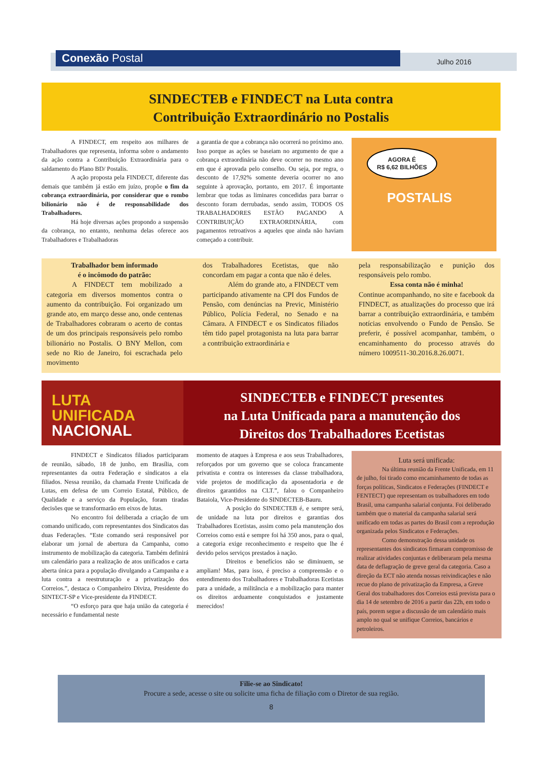Conexão Postal Julho 2016
SINDECTEB e FINDECT na Luta contra
Contribuição Extraordinário no Postalis
A FINDECT, em respeito aos milhares de Trabalhadores que representa, informa sobre o andamento da ação contra a Contribuição Extraordinária para o saldamento do Plano BD/ Postalis.
A ação proposta pela FINDECT, diferente das demais que também já estão em juízo, propõe o fim da cobrança extraordinária, por considerar que o rombo bilionário não é de responsabilidade dos Trabalhadores.
Há hoje diversas ações propondo a suspensão da cobrança, no entanto, nenhuma delas oferece aos Trabalhadores e Trabalhadoras
a garantia de que a cobrança não ocorrerá no próximo ano. Isso porque as ações se baseiam no argumento de que a cobrança extraordinária não deve ocorrer no mesmo ano em que é aprovada pelo conselho. Ou seja, por regra, o desconto de 17,92% somente deveria ocorrer no ano seguinte à aprovação, portanto, em 2017. É importante lembrar que todas as liminares concedidas para barrar o desconto foram derrubadas, sendo assim, TODOS OS TRABALHADORES ESTÃO PAGANDO A CONTRIBUIÇÃO EXTRAORDINÁRIA, com pagamentos retroativos a aqueles que ainda não haviam começado a contribuir.
AGORA É
R$ 6,62 BILHÕES
POSTALIS
Trabalhador bem informado
é o incômodo do patrão:
A FINDECT tem mobilizado a categoria em diversos momentos contra o aumento da contribuição. Foi organizado um grande ato, em março desse ano, onde centenas de Trabalhadores cobraram o acerto de contas de um dos principais responsáveis pelo rombo bilionário no Postalis. O BNY Mellon, com sede no Rio de Janeiro, foi escrachada pelo movimento
dos Trabalhadores Ecetistas, que não concordam em pagar a conta que não é deles.
Além do grande ato, a FINDECT vem participando ativamente na CPI dos Fundos de Pensão, com denúncias na Previc, Ministério Público, Polícia Federal, no Senado e na Câmara. A FINDECT e os Sindicatos filiados têm tido papel protagonista na luta para barrar a contribuição extraordinária e
pela responsabilização e punição dos responsáveis pelo rombo.
Essa conta não é minha!
Continue acompanhando, no site e facebook da FINDECT, as atualizações do processo que irá barrar a contribuição extraordinária, e também notícias envolvendo o Fundo de Pensão. Se preferir, é possível acompanhar, também, o encaminhamento do processo através do número 1009511-30.2016.8.26.0071.
LUTA UNIFICADA
NACIONAL
SINDECTEB e FINDECT presentes
na Luta Unificada para a manutenção dos
Direitos dos Trabalhadores Ecetistas
FINDECT e Sindicatos filiados participaram de reunião, sábado, 18 de junho, em Brasília, com representantes da outra Federação e sindicatos a ela filiados. Nessa reunião, da chamada Frente Unificada de Lutas, em defesa de um Correio Estatal, Público, de Qualidade e a serviço da População, foram tiradas decisões que se transformarão em eixos de lutas.
No encontro foi deliberada a criação de um comando unificado, com representantes dos Sindicatos das duas Federações. “Este comando será responsável por elaborar um jornal de abertura da Campanha, como instrumento de mobilização da categoria. Também definirá um calendário para a realização de atos unificados e carta aberta única para a população divulgando a Campanha e a luta contra a reestruturação e a privatização dos Correios.”, destaca o Companheiro Diviza, Presidente do SINTECT-SP e Vice-presidente da FINDECT.
“O esforço para que haja união da categoria é necessário e fundamental neste
momento de ataques à Empresa e aos seus Trabalhadores, reforçados por um governo que se coloca francamente privatista e contra os interesses da classe trabalhadora, vide projetos de modificação da aposentadoria e de direitos garantidos na CLT.”, falou o Companheiro Bataiola, Vice-Presidente do SINDECTEB-Bauru.
A posição do SINDECTEB é, e sempre será, de unidade na luta por direitos e garantias dos Trabalhadores Ecetistas, assim como pela manutenção dos Correios como está e sempre foi há 350 anos, para o qual, a categoria exige reconhecimento e respeito que lhe é devido pelos serviços prestados à nação.
Direitos e benefícios não se diminuem, se ampliam! Mas, para isso, é preciso a compreensão e o entendimento dos Trabalhadores e Trabalhadoras Ecetistas para a unidade, a militância e a mobilização para manter os direitos arduamente conquistados e justamente merecidos!
Luta será unificada:
Na última reunião da Frente Unificada, em 11 de julho, foi tirado como encaminhamento de todas as forças políticas, Sindicatos e Federações (FINDECT e FENTECT) que representam os trabalhadores em todo Brasil, uma campanha salarial conjunta. Foi deliberado também que o material da campanha salarial será unificado em todas as partes do Brasil com a reprodução organizada pelos Sindicatos e Federações.
Como demonstração dessa unidade os representantes dos sindicatos firmaram compromisso de realizar atividades conjuntas e deliberaram pela mesma data de deflagração de greve geral da categoria. Caso a direção da ECT não atenda nossas reivindicações e não recue do plano de privatização da Empresa, a Greve Geral dos trabalhadores dos Correios está prevista para o dia 14 de setembro de 2016 a partir das 22h, em todo o país, porem segue a discussão de um calendário mais amplo no qual se unifique Correios, bancários e petroleiros.
Filie-se ao Sindicato!
Procure a sede, acesse o site ou solicite uma ficha de filiação com o Diretor de sua região.
8